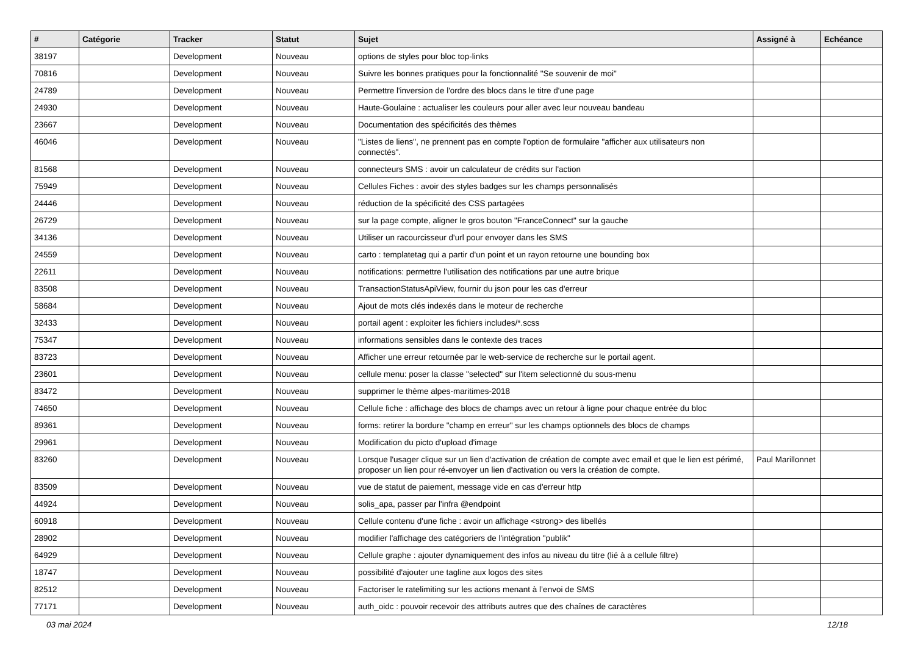| # | Catégorie | Tracker | Statut | Sujet | Assigné à | Echéance |
| --- | --- | --- | --- | --- | --- | --- |
| 38197 | | Development | Nouveau | options de styles pour bloc top-links | | |
| 70816 | | Development | Nouveau | Suivre les bonnes pratiques pour la fonctionnalité "Se souvenir de moi" | | |
| 24789 | | Development | Nouveau | Permettre l'inversion de l'ordre des blocs dans le titre d'une page | | |
| 24930 | | Development | Nouveau | Haute-Goulaine : actualiser les couleurs pour aller avec leur nouveau bandeau | | |
| 23667 | | Development | Nouveau | Documentation des spécificités des thèmes | | |
| 46046 | | Development | Nouveau | "Listes de liens", ne prennent pas en compte l'option de formulaire "afficher aux utilisateurs non connectés". | | |
| 81568 | | Development | Nouveau | connecteurs SMS : avoir un calculateur de crédits sur l'action | | |
| 75949 | | Development | Nouveau | Cellules Fiches : avoir des styles badges sur les champs personnalisés | | |
| 24446 | | Development | Nouveau | réduction de la spécificité des CSS partagées | | |
| 26729 | | Development | Nouveau | sur la page compte, aligner le gros bouton "FranceConnect" sur la gauche | | |
| 34136 | | Development | Nouveau | Utiliser un racourcisseur d'url pour envoyer dans les SMS | | |
| 24559 | | Development | Nouveau | carto : templatetag qui a partir d'un point et un rayon retourne une bounding box | | |
| 22611 | | Development | Nouveau | notifications: permettre l'utilisation des notifications par une autre brique | | |
| 83508 | | Development | Nouveau | TransactionStatusApiView, fournir du json pour les cas d'erreur | | |
| 58684 | | Development | Nouveau | Ajout de mots clés indexés dans le moteur de recherche | | |
| 32433 | | Development | Nouveau | portail agent : exploiter les fichiers includes/*.scss | | |
| 75347 | | Development | Nouveau | informations sensibles dans le contexte des traces | | |
| 83723 | | Development | Nouveau | Afficher une erreur retournée par le web-service de recherche sur le portail agent. | | |
| 23601 | | Development | Nouveau | cellule menu: poser la classe "selected" sur l'item selectionné du sous-menu | | |
| 83472 | | Development | Nouveau | supprimer le thème alpes-maritimes-2018 | | |
| 74650 | | Development | Nouveau | Cellule fiche : affichage des blocs de champs avec un retour à ligne pour chaque entrée du bloc | | |
| 89361 | | Development | Nouveau | forms: retirer la bordure "champ en erreur" sur les champs optionnels des blocs de champs | | |
| 29961 | | Development | Nouveau | Modification du picto d'upload d'image | | |
| 83260 | | Development | Nouveau | Lorsque l'usager clique sur un lien d'activation de création de compte avec email et que le lien est périmé, proposer un lien pour ré-envoyer un lien d'activation ou vers la création de compte. | Paul Marillonnet | |
| 83509 | | Development | Nouveau | vue de statut de paiement, message vide en cas d'erreur http | | |
| 44924 | | Development | Nouveau | solis_apa, passer par l'infra @endpoint | | |
| 60918 | | Development | Nouveau | Cellule contenu d'une fiche : avoir un affichage <strong> des libellés | | |
| 28902 | | Development | Nouveau | modifier l'affichage des catégoriers de l'intégration "publik" | | |
| 64929 | | Development | Nouveau | Cellule graphe : ajouter dynamiquement des infos au niveau du titre (lié à a cellule filtre) | | |
| 18747 | | Development | Nouveau | possibilité d'ajouter une tagline aux logos des sites | | |
| 82512 | | Development | Nouveau | Factoriser le ratelimiting sur les actions menant à l’envoi de SMS | | |
| 77171 | | Development | Nouveau | auth_oidc : pouvoir recevoir des attributs autres que des chaînes de caractères | | |
03 mai 2024 12/18